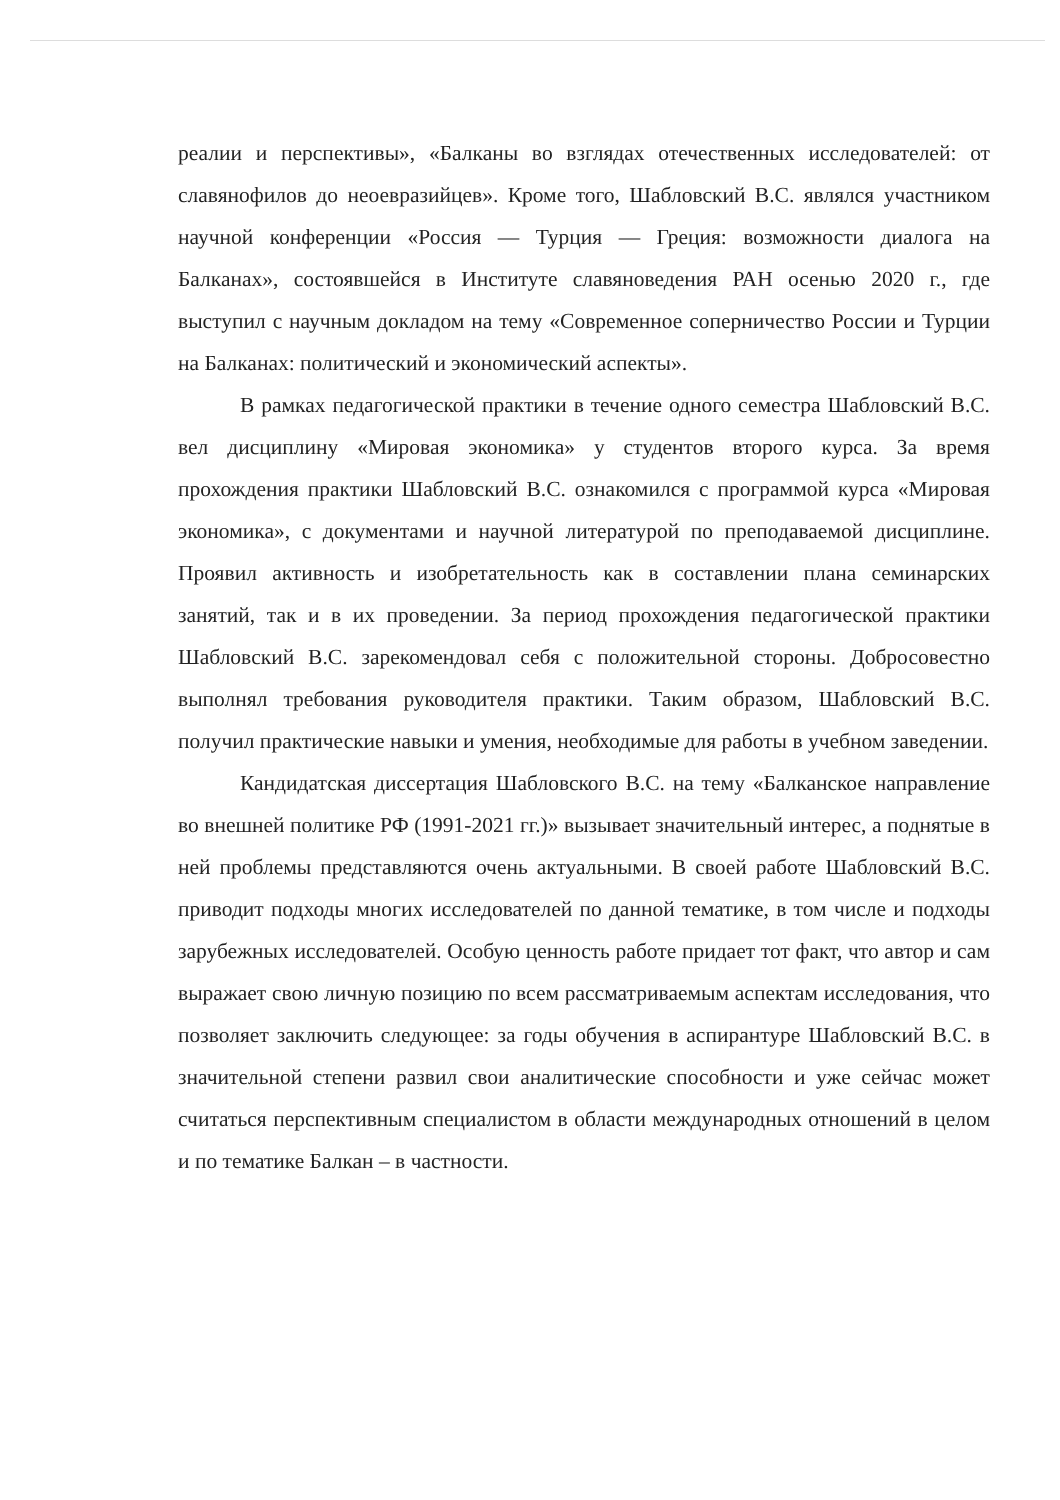реалии и перспективы», «Балканы во взглядах отечественных исследователей: от славянофилов до неоевразийцев». Кроме того, Шабловский В.С. являлся участником научной конференции «Россия — Турция — Греция: возможности диалога на Балканах», состоявшейся в Институте славяноведения РАН осенью 2020 г., где выступил с научным докладом на тему «Современное соперничество России и Турции на Балканах: политический и экономический аспекты».
В рамках педагогической практики в течение одного семестра Шабловский В.С. вел дисциплину «Мировая экономика» у студентов второго курса. За время прохождения практики Шабловский В.С. ознакомился с программой курса «Мировая экономика», с документами и научной литературой по преподаваемой дисциплине. Проявил активность и изобретательность как в составлении плана семинарских занятий, так и в их проведении. За период прохождения педагогической практики Шабловский В.С. зарекомендовал себя с положительной стороны. Добросовестно выполнял требования руководителя практики. Таким образом, Шабловский В.С. получил практические навыки и умения, необходимые для работы в учебном заведении.
Кандидатская диссертация Шабловского В.С. на тему «Балканское направление во внешней политике РФ (1991-2021 гг.)» вызывает значительный интерес, а поднятые в ней проблемы представляются очень актуальными. В своей работе Шабловский В.С. приводит подходы многих исследователей по данной тематике, в том числе и подходы зарубежных исследователей. Особую ценность работе придает тот факт, что автор и сам выражает свою личную позицию по всем рассматриваемым аспектам исследования, что позволяет заключить следующее: за годы обучения в аспирантуре Шабловский В.С. в значительной степени развил свои аналитические способности и уже сейчас может считаться перспективным специалистом в области международных отношений в целом и по тематике Балкан – в частности.